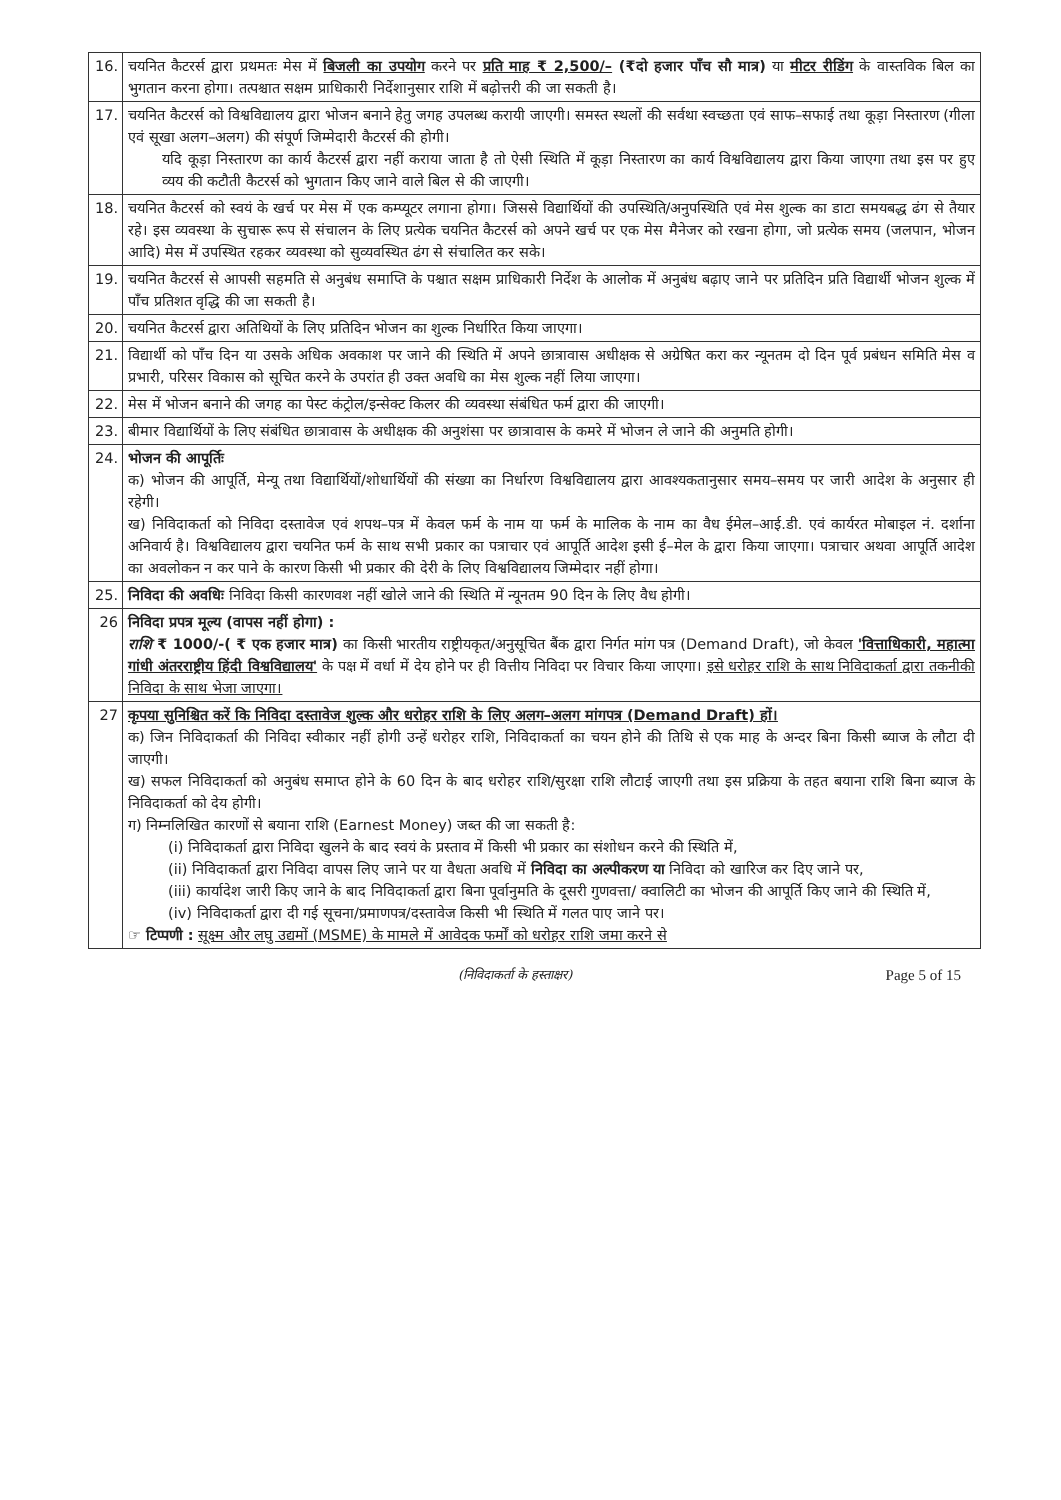| 16. | चयनित कैटरर्स द्वारा प्रथमतः मेस में बिजली का उपयोग करने पर प्रति माह ₹ 2,500/– (₹दो हजार पाँच सौ मात्र) या मीटर रीडिंग के वास्तविक बिल का भुगतान करना होगा। तत्पश्चात सक्षम प्राधिकारी निर्देशानुसार राशि में बढ़ोत्तरी की जा सकती है। |
| 17. | चयनित कैटरर्स को विश्वविद्यालय द्वारा भोजन बनाने हेतु जगह उपलब्ध करायी जाएगी। समस्त स्थलों की सर्वथा स्वच्छता एवं साफ–सफाई तथा कूड़ा निस्तारण (गीला एवं सूखा अलग–अलग) की संपूर्ण जिम्मेदारी कैटरर्स की होगी। यदि कूड़ा निस्तारण का कार्य कैटरर्स द्वारा नहीं कराया जाता है तो ऐसी स्थिति में कूड़ा निस्तारण का कार्य विश्वविद्यालय द्वारा किया जाएगा तथा इस पर हुए व्यय की कटौती कैटरर्स को भुगतान किए जाने वाले बिल से की जाएगी। |
| 18. | चयनित कैटरर्स को स्वयं के खर्च पर मेस में एक कम्प्यूटर लगाना होगा। जिससे विद्यार्थियों की उपस्थिति/अनुपस्थिति एवं मेस शुल्क का डाटा समयबद्ध ढंग से तैयार रहे। इस व्यवस्था के सुचारू रूप से संचालन के लिए प्रत्येक चयनित कैटरर्स को अपने खर्च पर एक मेस मैनेजर को रखना होगा, जो प्रत्येक समय (जलपान, भोजन आदि) मेस में उपस्थित रहकर व्यवस्था को सुव्यवस्थित ढंग से संचालित कर सके। |
| 19. | चयनित कैटरर्स से आपसी सहमति से अनुबंध समाप्ति के पश्चात सक्षम प्राधिकारी निर्देश के आलोक में अनुबंध बढ़ाए जाने पर प्रतिदिन प्रति विद्यार्थी भोजन शुल्क में पाँच प्रतिशत वृद्धि की जा सकती है। |
| 20. | चयनित कैटरर्स द्वारा अतिथियों के लिए प्रतिदिन भोजन का शुल्क निर्धारित किया जाएगा। |
| 21. | विद्यार्थी को पाँच दिन या उसके अधिक अवकाश पर जाने की स्थिति में अपने छात्रावास अधीक्षक से अग्रेषित करा कर न्यूनतम दो दिन पूर्व प्रबंधन समिति मेस व प्रभारी, परिसर विकास को सूचित करने के उपरांत ही उक्त अवधि का मेस शुल्क नहीं लिया जाएगा। |
| 22. | मेस में भोजन बनाने की जगह का पेस्ट कंट्रोल/इन्सेक्ट किलर की व्यवस्था संबंधित फर्म द्वारा की जाएगी। |
| 23. | बीमार विद्यार्थियों के लिए संबंधित छात्रावास के अधीक्षक की अनुशंसा पर छात्रावास के कमरे में भोजन ले जाने की अनुमति होगी। |
| 24. | भोजन की आपूर्तिः क) भोजन की आपूर्ति, मेन्यू तथा विद्यार्थियों/शोधार्थियों की संख्या का निर्धारण विश्वविद्यालय द्वारा आवश्यकतानुसार समय–समय पर जारी आदेश के अनुसार ही रहेगी। ख) निविदाकर्ता को निविदा दस्तावेज एवं शपथ–पत्र में केवल फर्म के नाम या फर्म के मालिक के नाम का वैध ईमेल–आई.डी. एवं कार्यरत मोबाइल नं. दर्शाना अनिवार्य है। विश्वविद्यालय द्वारा चयनित फर्म के साथ सभी प्रकार का पत्राचार एवं आपूर्ति आदेश इसी ई–मेल के द्वारा किया जाएगा। पत्राचार अथवा आपूर्ति आदेश का अवलोकन न कर पाने के कारण किसी भी प्रकार की देरी के लिए विश्वविद्यालय जिम्मेदार नहीं होगा। |
| 25. | निविदा की अवधिः निविदा किसी कारणवश नहीं खोले जाने की स्थिति में न्यूनतम 90 दिन के लिए वैध होगी। |
| 26 | निविदा प्रपत्र मूल्य (वापस नहीं होगा) : राशि ₹ 1000/-( ₹ एक हजार मात्र) का किसी भारतीय राष्ट्रीयकृत/अनुसूचित बैंक द्वारा निर्गत मांग पत्र (Demand Draft), जो केवल 'वित्ताधिकारी, महात्मा गांधी अंतरराष्ट्रीय हिंदी विश्वविद्यालय' के पक्ष में वर्धा में देय होने पर ही वित्तीय निविदा पर विचार किया जाएगा। इसे धरोहर राशि के साथ निविदाकर्ता द्वारा तकनीकी निविदा के साथ भेजा जाएगा। |
| 27 | कृपया सुनिश्चित करें कि निविदा दस्तावेज शुल्क और धरोहर राशि के लिए अलग–अलग मांगपत्र (Demand Draft) हों। क) जिन निविदाकर्ता की निविदा स्वीकार नहीं होगी उन्हें धरोहर राशि, निविदाकर्ता का चयन होने की तिथि से एक माह के अन्दर बिना किसी ब्याज के लौटा दी जाएगी। ख) सफल निविदाकर्ता को अनुबंध समाप्त होने के 60 दिन के बाद धरोहर राशि/सुरक्षा राशि लौटाई जाएगी तथा इस प्रक्रिया के तहत बयाना राशि बिना ब्याज के निविदाकर्ता को देय होगी। ग) निम्नलिखित कारणों से बयाना राशि (Earnest Money) जब्त की जा सकती है: (i) निविदाकर्ता द्वारा निविदा खुलने के बाद स्वयं के प्रस्ताव में किसी भी प्रकार का संशोधन करने की स्थिति में, (ii) निविदाकर्ता द्वारा निविदा वापस लिए जाने पर या वैधता अवधि में निविदा का अल्पीकरण या निविदा को खारिज कर दिए जाने पर, (iii) कार्यादेश जारी किए जाने के बाद निविदाकर्ता द्वारा बिना पूर्वानुमति के दूसरी गुणवत्ता/ क्वालिटी का भोजन की आपूर्ति किए जाने की स्थिति में, (iv) निविदाकर्ता द्वारा दी गई सूचना/प्रमाणपत्र/दस्तावेज किसी भी स्थिति में गलत पाए जाने पर। ☞ टिप्पणी : सूक्ष्म और लघु उद्यमों (MSME) के मामले में आवेदक फर्मों को धरोहर राशि जमा करने से |
(निविदाकर्ता के हस्ताक्षर) Page 5 of 15